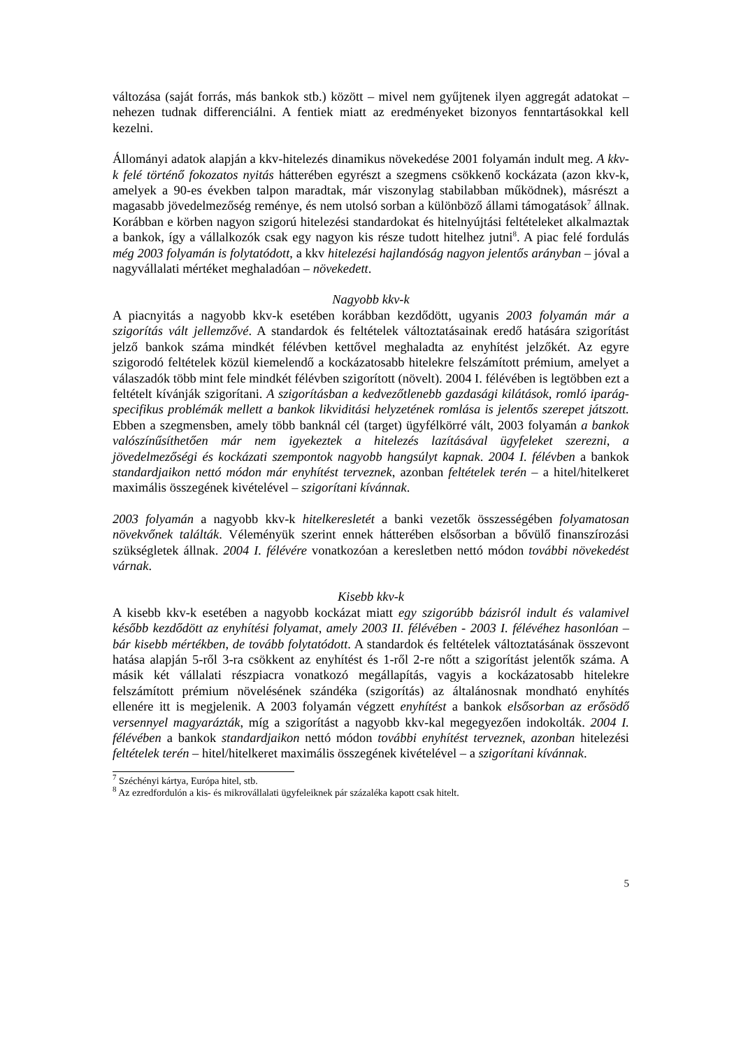változása (saját forrás, más bankok stb.) között – mivel nem gyűjtenek ilyen aggregát adatokat – nehezen tudnak differenciálni. A fentiek miatt az eredményeket bizonyos fenntartásokkal kell kezelni.
Állományi adatok alapján a kkv-hitelezés dinamikus növekedése 2001 folyamán indult meg. A kkv-k felé történő fokozatos nyitás hátterében egyrészt a szegmens csökkenő kockázata (azon kkv-k, amelyek a 90-es években talpon maradtak, már viszonylag stabilabban működnek), másrészt a magasabb jövedelmezőség reménye, és nem utolsó sorban a különböző állami támogatások<sup>7</sup> állnak. Korábban e körben nagyon szigorú hitelezési standardokat és hitelnyújtási feltételeket alkalmaztak a bankok, így a vállalkozók csak egy nagyon kis része tudott hitelhez jutni<sup>8</sup>. A piac felé fordulás még 2003 folyamán is folytatódott, a kkv hitelezési hajlandóság nagyon jelentős arányban – jóval a nagyvállalati mértéket meghaladóan – növekedett.
Nagyobb kkv-k
A piacnyitás a nagyobb kkv-k esetében korábban kezdődött, ugyanis 2003 folyamán már a szigorítás vált jellemzővé. A standardok és feltételek változtatásainak eredő hatására szigorítást jelző bankok száma mindkét félévben kettővel meghaladta az enyhítést jelzőkét. Az egyre szigorodó feltételek közül kiemelendő a kockázatosabb hitelekre felszámított prémium, amelyet a válaszadók több mint fele mindkét félévben szigorított (növelt). 2004 I. félévében is legtöbben ezt a feltételt kívánják szigorítani. A szigorításban a kedvezőtlenebb gazdasági kilátások, romló iparág-specifikus problémák mellett a bankok likviditási helyzetének romlása is jelentős szerepet játszott. Ebben a szegmensben, amely több banknál cél (target) ügyfélkörré vált, 2003 folyamán a bankok valószínűsíthetően már nem igyekeztek a hitelezés lazításával ügyfeleket szerezni, a jövedelmezőségi és kockázati szempontok nagyobb hangsúlyt kapnak. 2004 I. félévben a bankok standardjaikon nettó módon már enyhítést terveznek, azonban feltételek terén – a hitel/hitelkeret maximális összegének kivételével – szigorítani kívánnak.
2003 folyamán a nagyobb kkv-k hitelkeresletét a banki vezetők összességében folyamatosan növekvőnek találták. Véleményük szerint ennek hátterében elsősorban a bővülő finanszírozási szükségletek állnak. 2004 I. félévére vonatkozóan a keresletben nettó módon további növekedést várnak.
Kisebb kkv-k
A kisebb kkv-k esetében a nagyobb kockázat miatt egy szigorúbb bázisról indult és valamivel később kezdődött az enyhítési folyamat, amely 2003 II. félévében - 2003 I. félévéhez hasonlóan – bár kisebb mértékben, de tovább folytatódott. A standardok és feltételek változtatásának összevont hatása alapján 5-ről 3-ra csökkent az enyhítést és 1-ről 2-re nőtt a szigorítást jelentők száma. A másik két vállalati részpiacra vonatkozó megállapítás, vagyis a kockázatosabb hitelekre felszámított prémium növelésének szándéka (szigorítás) az általánosnak mondható enyhítés ellenére itt is megjelenik. A 2003 folyamán végzett enyhítést a bankok elsősorban az erősödő versennyel magyarázták, míg a szigorítást a nagyobb kkv-kal megegyezően indokolták. 2004 I. félévében a bankok standardjaikon nettó módon további enyhítést terveznek, azonban hitelezési feltételek terén – hitel/hitelkeret maximális összegének kivételével – a szigorítani kívánnak.
<sup>7</sup> Széchényi kártya, Európa hitel, stb.
<sup>8</sup> Az ezredfordulón a kis- és mikrovállalati ügyfeleiknek pár százaléka kapott csak hitelt.
5